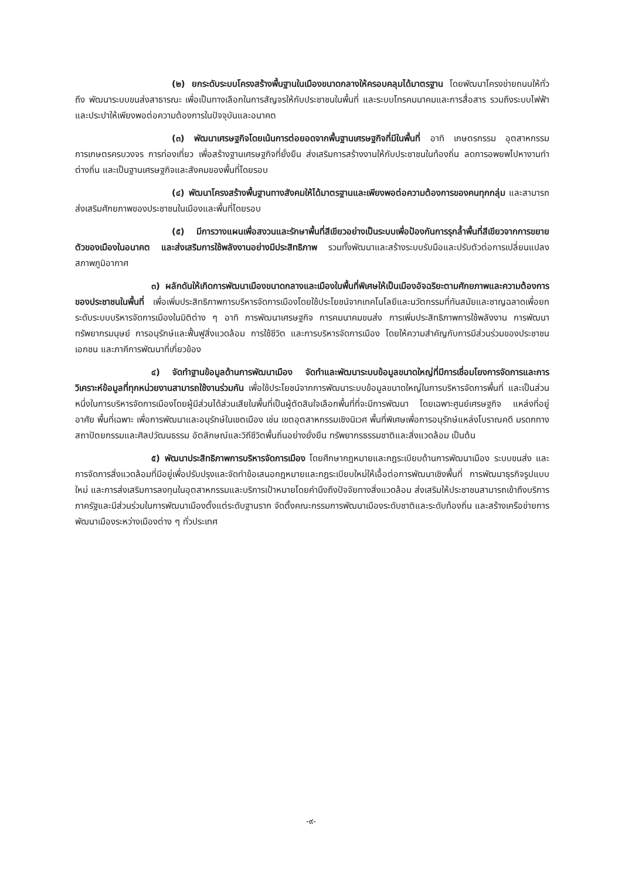(๒) ยกระดับระบบโครงสร้างพื้นฐานในเมืองขนาดกลางให้ครอบคลุมได้มาตรฐาน โดยพัฒนาโครงข่ายถนนให้ทั่วถึง พัฒนาระบบขนส่งสาธารณะ เพื่อเป็นทางเลือกในการสัญจรให้กับประชาชนในพื้นที่ และระบบโทรคมนาคมและการสื่อสาร รวมถึงระบบไฟฟ้าและประปาให้เพียงพอต่อความต้องการในปัจจุบันและอนาคต
(๓) พัฒนาเศรษฐกิจโดยเน้นการต่อยอดจากพื้นฐานเศรษฐกิจที่มีในพื้นที่ อาทิ เกษตรกรรม อุตสาหกรรมการเกษตรครบวงจร การท่องเที่ยว เพื่อสร้างฐานเศรษฐกิจที่ยั่งยืน ส่งเสริมการสร้างงานให้กับประชาชนในท้องถิ่น ลดการอพยพไปหางานทำต่างถิ่น และเป็นฐานเศรษฐกิจและสังคมของพื้นที่โดยรอบ
(๔) พัฒนาโครงสร้างพื้นฐานทางสังคมให้ได้มาตรฐานและเพียงพอต่อความต้องการของคนทุกกลุ่ม และสามารถส่งเสริมศักยภาพของประชาชนในเมืองและพื้นที่โดยรอบ
(๕) มีการวางแผนเพื่อสงวนและรักษาพื้นที่สีเขียวอย่างเป็นระบบเพื่อป้องกันการรุกล้ำพื้นที่สีเขียวจากการขยายตัวของเมืองในอนาคต และส่งเสริมการใช้พลังงานอย่างมีประสิทธิภาพ รวมทั้งพัฒนาและสร้างระบบรับมือและปรับตัวต่อการเปลี่ยนแปลงสภาพภูมิอากาศ
๓) ผลักดันให้เกิดการพัฒนาเมืองขนาดกลางและเมืองในพื้นที่พิเศษให้เป็นเมืองอัจฉริยะตามศักยภาพและความต้องการของประชาชนในพื้นที่ เพื่อเพิ่มประสิทธิภาพการบริหารจัดการเมืองโดยใช้ประโยชน์จากเทคโนโลยีและนวัตกรรมที่ทันสมัยและชาญฉลาดเพื่อยกระดับระบบบริหารจัดการเมืองในมิติต่าง ๆ อาทิ การพัฒนาเศรษฐกิจ การคมนาคมขนส่ง การเพิ่มประสิทธิภาพการใช้พลังงาน การพัฒนาทรัพยากรมนุษย์ การอนุรักษ์และฟื้นฟูสิ่งแวดล้อม การใช้ชีวิต และการบริหารจัดการเมือง โดยให้ความสำคัญกับการมีส่วนร่วมของประชาชน เอกชน และภาคีการพัฒนาที่เกี่ยวข้อง
๔) จัดทำฐานข้อมูลด้านการพัฒนาเมือง จัดทำและพัฒนาระบบข้อมูลขนาดใหญ่ที่มีการเชื่อมโยงการจัดการและการวิเคราะห์ข้อมูลที่ทุกหน่วยงานสามารถใช้งานร่วมกัน เพื่อใช้ประโยชน์จากการพัฒนาระบบข้อมูลขนาดใหญ่ในการบริหารจัดการพื้นที่ และเป็นส่วนหนึ่งในการบริหารจัดการเมืองโดยผู้มีส่วนได้ส่วนเสียในพื้นที่เป็นผู้ตัดสินใจเลือกพื้นที่ที่จะมีการพัฒนา โดยเฉพาะศูนย์เศรษฐกิจ แหล่งที่อยู่อาศัย พื้นที่เฉพาะ เพื่อการพัฒนาและอนุรักษ์ในเขตเมือง เช่น เขตอุตสาหกรรมเชิงนิเวศ พื้นที่พิเศษเพื่อการอนุรักษ์แหล่งโบราณคดี มรดกทางสถาปัตยกรรมและศิลปวัฒนธรรม อัตลักษณ์และวิถีชีวิตพื้นถิ่นอย่างยั่งยืน ทรัพยากรธรรมชาติและสิ่งแวดล้อม เป็นต้น
๕) พัฒนาประสิทธิภาพการบริหารจัดการเมือง โดยศึกษากฎหมายและกฎระเบียบด้านการพัฒนาเมือง ระบบขนส่ง และการจัดการสิ่งแวดล้อมที่มีอยู่เพื่อปรับปรุงและจัดทำข้อเสนอกฎหมายและกฎระเบียบใหม่ให้เอื้อต่อการพัฒนาเชิงพื้นที่ การพัฒนาธุรกิจรูปแบบใหม่ และการส่งเสริมการลงทุนในอุตสาหกรรมและบริการเป้าหมายโดยคำนึงถึงปัจจัยทางสิ่งแวดล้อม ส่งเสริมให้ประชาชนสามารถเข้าถึงบริการภาครัฐและมีส่วนร่วมในการพัฒนาเมืองตั้งแต่ระดับฐานราก จัดตั้งคณะกรรมการพัฒนาเมืองระดับชาติและระดับท้องถิ่น และสร้างเครือข่ายการพัฒนาเมืองระหว่างเมืองต่าง ๆ ทั่วประเทศ
-๙-